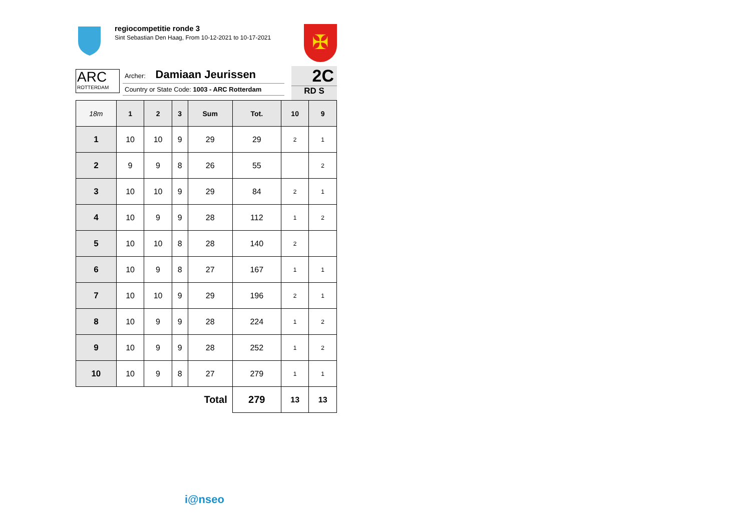regiocompetitie ronde 3
Sint Sebastian Den Haag, From 10-12-2021 to 10-17-2021
✠
ARC
ROTTERDAM
Archer: Damiaan Jeurissen
Country or State Code: 1003 - ARC Rotterdam
2C
RD S
| 18m | 1 | 2 | 3 | Sum | Tot. | 10 | 9 |
| --- | --- | --- | --- | --- | --- | --- | --- |
| 1 | 10 | 10 | 9 | 29 | 29 | 2 | 1 |
| 2 | 9 | 9 | 8 | 26 | 55 | | 2 |
| 3 | 10 | 10 | 9 | 29 | 84 | 2 | 1 |
| 4 | 10 | 9 | 9 | 28 | 112 | 1 | 2 |
| 5 | 10 | 10 | 8 | 28 | 140 | 2 | |
| 6 | 10 | 9 | 8 | 27 | 167 | 1 | 1 |
| 7 | 10 | 10 | 9 | 29 | 196 | 2 | 1 |
| 8 | 10 | 9 | 9 | 28 | 224 | 1 | 2 |
| 9 | 10 | 9 | 9 | 28 | 252 | 1 | 2 |
| 10 | 10 | 9 | 8 | 27 | 279 | 1 | 1 |
| Total | | | | | 279 | 13 | 13 |
i@nseo